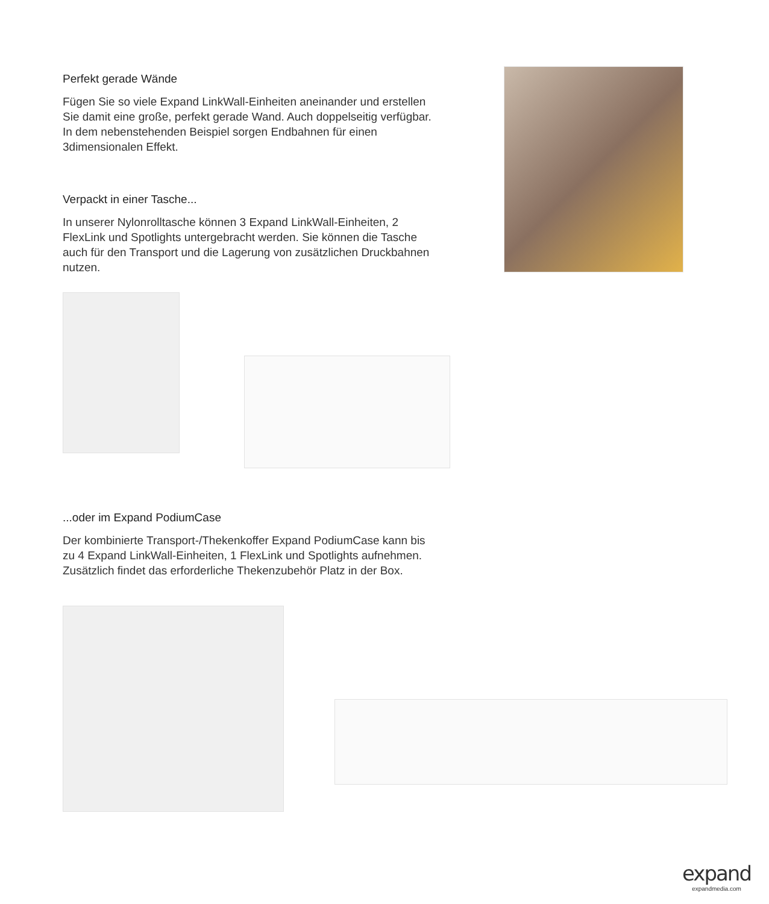Perfekt gerade Wände
Fügen Sie so viele Expand LinkWall-Einheiten aneinander und erstellen Sie damit eine große, perfekt gerade Wand. Auch doppelseitig verfügbar. In dem nebenstehenden Beispiel sorgen Endbahnen für einen 3dimensionalen Effekt.
Verpackt in einer Tasche...
In unserer Nylonrolltasche können 3 Expand LinkWall-Einheiten, 2 FlexLink und Spotlights untergebracht werden. Sie können die Tasche auch für den Transport und die Lagerung von zusätzlichen Druckbahnen nutzen.
...oder im Expand PodiumCase
Der kombinierte Transport-/Thekenkoffer Expand PodiumCase kann bis zu 4 Expand LinkWall-Einheiten, 1 FlexLink und Spotlights aufnehmen. Zusätzlich findet das erforderliche Thekenzubehör Platz in der Box.
expand
expandmedia.com